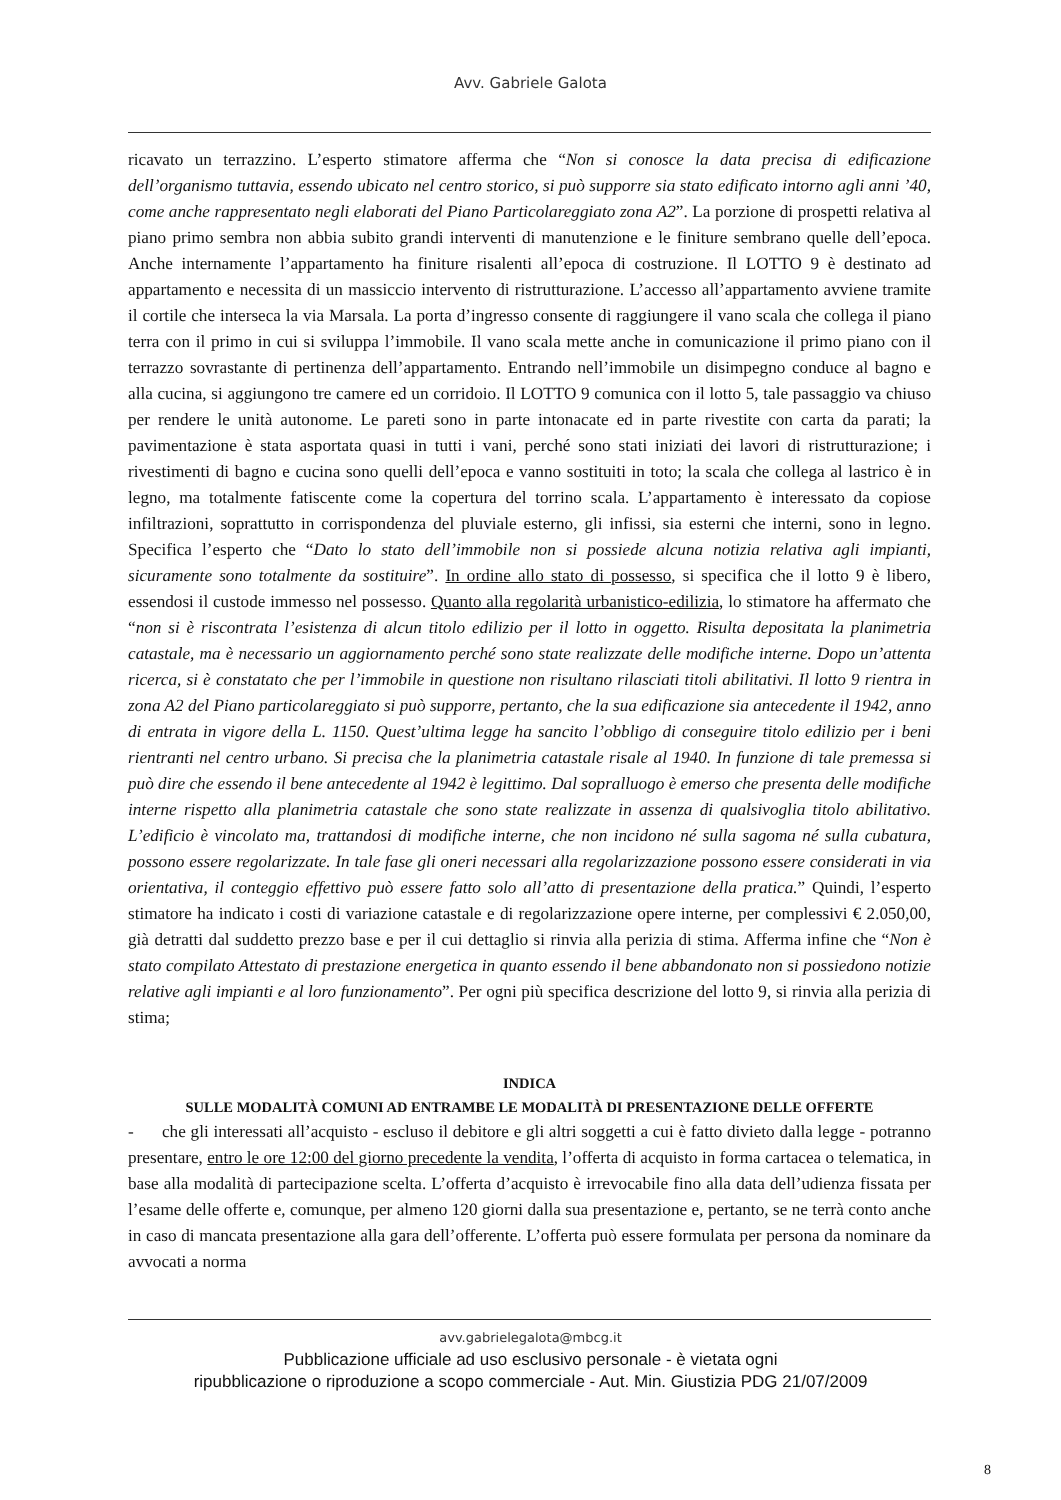Avv. Gabriele Galota
ricavato un terrazzino. L’esperto stimatore afferma che “Non si conosce la data precisa di edificazione dell’organismo tuttavia, essendo ubicato nel centro storico, si può supporre sia stato edificato intorno agli anni ’40, come anche rappresentato negli elaborati del Piano Particolareggiato zona A2”. La porzione di prospetti relativa al piano primo sembra non abbia subito grandi interventi di manutenzione e le finiture sembrano quelle dell’epoca. Anche internamente l’appartamento ha finiture risalenti all’epoca di costruzione. Il LOTTO 9 è destinato ad appartamento e necessita di un massiccio intervento di ristrutturazione. L’accesso all’appartamento avviene tramite il cortile che interseca la via Marsala. La porta d’ingresso consente di raggiungere il vano scala che collega il piano terra con il primo in cui si sviluppa l’immobile. Il vano scala mette anche in comunicazione il primo piano con il terrazzo sovrastante di pertinenza dell’appartamento. Entrando nell’immobile un disimpegno conduce al bagno e alla cucina, si aggiungono tre camere ed un corridoio. Il LOTTO 9 comunica con il lotto 5, tale passaggio va chiuso per rendere le unità autonome. Le pareti sono in parte intonacate ed in parte rivestite con carta da parati; la pavimentazione è stata asportata quasi in tutti i vani, perché sono stati iniziati dei lavori di ristrutturazione; i rivestimenti di bagno e cucina sono quelli dell’epoca e vanno sostituiti in toto; la scala che collega al lastrico è in legno, ma totalmente fatiscente come la copertura del torrino scala. L’appartamento è interessato da copiose infiltrazioni, soprattutto in corrispondenza del pluviale esterno, gli infissi, sia esterni che interni, sono in legno. Specifica l’esperto che “Dato lo stato dell’immobile non si possiede alcuna notizia relativa agli impianti, sicuramente sono totalmente da sostituire”. In ordine allo stato di possesso, si specifica che il lotto 9 è libero, essendosi il custode immesso nel possesso. Quanto alla regolarità urbanistico-edilizia, lo stimatore ha affermato che “non si è riscontrata l’esistenza di alcun titolo edilizio per il lotto in oggetto. Risulta depositata la planimetria catastale, ma è necessario un aggiornamento perché sono state realizzate delle modifiche interne. Dopo un’attenta ricerca, si è constatato che per l’immobile in questione non risultano rilasciati titoli abilitativi. Il lotto 9 rientra in zona A2 del Piano particolareggiato si può supporre, pertanto, che la sua edificazione sia antecedente il 1942, anno di entrata in vigore della L. 1150. Quest’ultima legge ha sancito l’obbligo di conseguire titolo edilizio per i beni rientranti nel centro urbano. Si precisa che la planimetria catastale risale al 1940. In funzione di tale premessa si può dire che essendo il bene antecedente al 1942 è legittimo. Dal sopralluogo è emerso che presenta delle modifiche interne rispetto alla planimetria catastale che sono state realizzate in assenza di qualsivoglia titolo abilitativo. L’edificio è vincolato ma, trattandosi di modifiche interne, che non incidono né sulla sagoma né sulla cubatura, possono essere regolarizzate. In tale fase gli oneri necessari alla regolarizzazione possono essere considerati in via orientativa, il conteggio effettivo può essere fatto solo all’atto di presentazione della pratica.” Quindi, l’esperto stimatore ha indicato i costi di variazione catastale e di regolarizzazione opere interne, per complessivi € 2.050,00, già detratti dal suddetto prezzo base e per il cui dettaglio si rinvia alla perizia di stima. Afferma infine che “Non è stato compilato Attestato di prestazione energetica in quanto essendo il bene abbandonato non si possiedono notizie relative agli impianti e al loro funzionamento”. Per ogni più specifica descrizione del lotto 9, si rinvia alla perizia di stima;
INDICA
SULLE MODALITÀ COMUNI AD ENTRAMBE LE MODALITÀ DI PRESENTAZIONE DELLE OFFERTE
- che gli interessati all’acquisto - escluso il debitore e gli altri soggetti a cui è fatto divieto dalla legge - potranno presentare, entro le ore 12:00 del giorno precedente la vendita, l’offerta di acquisto in forma cartacea o telematica, in base alla modalità di partecipazione scelta. L’offerta d’acquisto è irrevocabile fino alla data dell’udienza fissata per l’esame delle offerte e, comunque, per almeno 120 giorni dalla sua presentazione e, pertanto, se ne terrà conto anche in caso di mancata presentazione alla gara dell’offerente. L’offerta può essere formulata per persona da nominare da avvocati a norma
avv.gabrielegalota@mbcg.it
Pubblicazione ufficiale ad uso esclusivo personale - è vietata ogni
ripubblicazione o riproduzione a scopo commerciale - Aut. Min. Giustizia PDG 21/07/2009
8